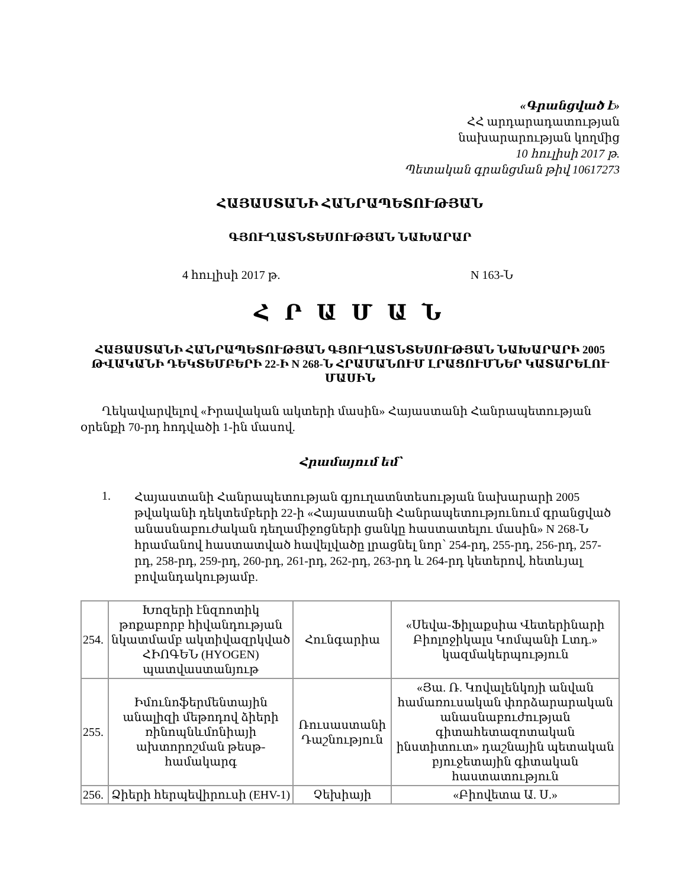«Գրանցված է»
ՀՀ արդարադատության
նախարարության կողմից
10 հուլիսի 2017 թ.
Պետական գրանցման թիվ 10617273
ՀԱՅԱՍՏԱՆԻ ՀԱՆՐԱՊԵՏՈՒԹՅԱՆ
ԳՅՈՒՂԱՏՆՏԵՍՈՒԹՅԱՆ ՆԱԽԱՐԱՐ
4 հուլիսի 2017 թ. N 163-Ն
Հ Ր Ա Մ Ա Ն
ՀԱՅԱՍՏԱՆԻ ՀԱՆՐԱՊԵՏՈՒԹՅԱՆ ԳՅՈՒՂԱՏՆՏԵՍՈՒԹՅԱՆ ՆԱԽԱՐԱՐԻ 2005 ԹՎԱԿԱՆԻ ԴԵԿՏԵՄԲԵՐԻ 22-Ի N 268-Ն ՀՐԱՄԱՆՈՒՄ ԼՐԱՑՈՒՄՆԵՐ ԿԱՏԱՐԵԼՈՒ ՄԱՍԻՆ
Ղեկավարվելով «Իրավական ակտերի մասին» Հայաստանի Հանրապետության օրենքի 70-րդ հոդվածի 1-ին մասով.
Հրամայում եմ՝
1.
Հայաստանի Հանրապետության գյուղատնտեսության նախարարի 2005 թվականի դեկտեմբերի 22-ի «Հայաստանի Հանրապետությունում գրանցված անասնաբուժական դեղամիջոցների ցանկը հաստատելու մասին» N 268-Ն հրամանով հաստատված հավելվածը լրացնել նոր՝ 254-րդ, 255-րդ, 256-րդ, 257-րդ, 258-րդ, 259-րդ, 260-րդ, 261-րդ, 262-րդ, 263-րդ և 264-րդ կետերով, հետևյալ բովանդակությամբ.
| 254. | Խոզերի էնզոոտիկ թոքաբորբ հիվանդության նկատմամբ ակտիվազրկված ՀԻՈԳԵՆ (HYOGEN) պատվաստանյութ | Հունգարիա | «Սեվա-Ֆիլաքսիա Վետերինարի Բիոլոջիկալս Կոմպանի Լտդ.» կազմակերպություն |
| 255. | Իմունոֆերմենտային անալիզի մեթոդով ձիերի ռինոպնևմոնիայի ախտորոշման թեսթ-համակարգ | Ռուսաստանի Դաշնություն | «Յա. Ռ. Կովալենկոյի անվան համառուսական փորձարարական անասնաբուժության գիտահետազոտական ինստիտուտ» դաշնային պետական բյուջետային գիտական հաստատություն |
| 256. | Ձիերի հերպեվիրուսի (EHV-1) | Չեխիայի | «Բիովետա Ա. Ս.» |